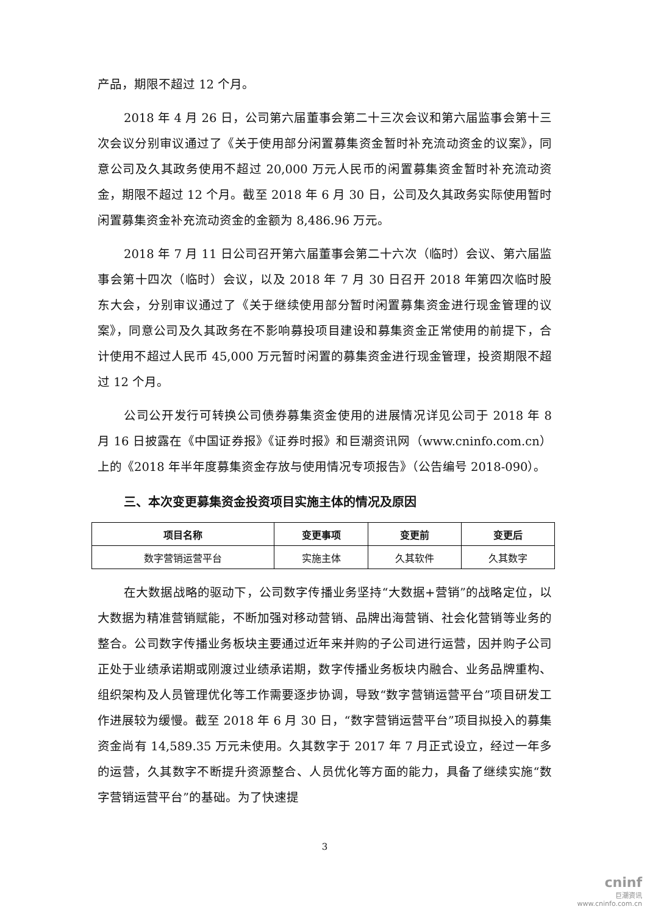产品，期限不超过 12 个月。
2018 年 4 月 26 日，公司第六届董事会第二十三次会议和第六届监事会第十三次会议分别审议通过了《关于使用部分闲置募集资金暂时补充流动资金的议案》，同意公司及久其政务使用不超过 20,000 万元人民币的闲置募集资金暂时补充流动资金，期限不超过 12 个月。截至 2018 年 6 月 30 日，公司及久其政务实际使用暂时闲置募集资金补充流动资金的金额为 8,486.96 万元。
2018 年 7 月 11 日公司召开第六届董事会第二十六次（临时）会议、第六届监事会第十四次（临时）会议，以及 2018 年 7 月 30 日召开 2018 年第四次临时股东大会，分别审议通过了《关于继续使用部分暂时闲置募集资金进行现金管理的议案》，同意公司及久其政务在不影响募投项目建设和募集资金正常使用的前提下，合计使用不超过人民币 45,000 万元暂时闲置的募集资金进行现金管理，投资期限不超过 12 个月。
公司公开发行可转换公司债券募集资金使用的进展情况详见公司于 2018 年 8 月 16 日披露在《中国证券报》《证券时报》和巨潮资讯网（www.cninfo.com.cn）上的《2018 年半年度募集资金存放与使用情况专项报告》（公告编号 2018-090）。
三、本次变更募集资金投资项目实施主体的情况及原因
| 项目名称 | 变更事项 | 变更前 | 变更后 |
| --- | --- | --- | --- |
| 数字营销运营平台 | 实施主体 | 久其软件 | 久其数字 |
在大数据战略的驱动下，公司数字传播业务坚持“大数据+营销”的战略定位，以大数据为精准营销赋能，不断加强对移动营销、品牌出海营销、社会化营销等业务的整合。公司数字传播业务板块主要通过近年来并购的子公司进行运营，因并购子公司正处于业绩承诺期或刚渡过业绩承诺期，数字传播业务板块内融合、业务品牌重构、组织架构及人员管理优化等工作需要逐步协调，导致“数字营销运营平台”项目研发工作进展较为缓慢。截至 2018 年 6 月 30 日，“数字营销运营平台”项目拟投入的募集资金尚有 14,589.35 万元未使用。久其数字于 2017 年 7 月正式设立，经过一年多的运营，久其数字不断提升资源整合、人员优化等方面的能力，具备了继续实施“数字营销运营平台”的基础。为了快速提
3
cninf
巨潮资讯
www.cninfo.com.cn